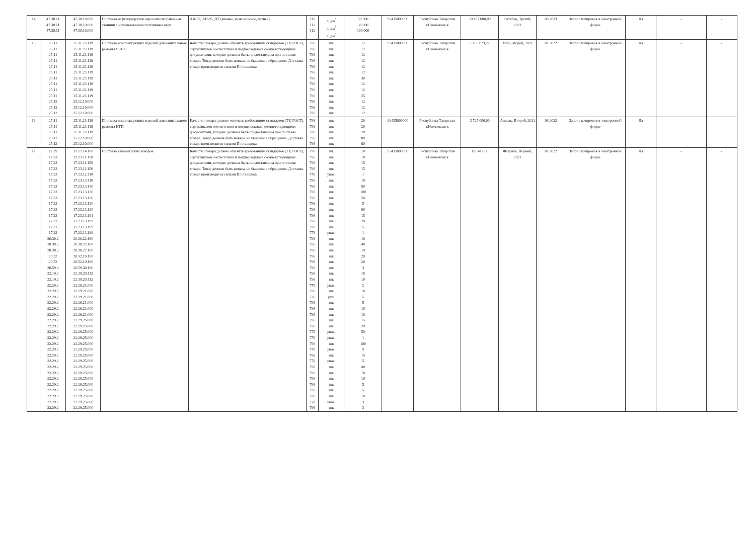| 14 | 47.30.11 47.30.11 47.30.11 | 47.30.10.000 47.30.10.000 47.30.10.000 | Поставка нефтепродуктов через автозаправочные станции с использованием топливных карт. | АИ-92, АИ-95, ДТ (зимнее, межсезонное, летнее). | 112 112 112 | л; дм<sup>3</sup> л; дм<sup>3</sup> л; дм<sup>3</sup> | 50 000 30 000 100 000 | 92435000000 | Республика Татарстан г.Нижнекамск | 10 187 000,00 | Октябрь, Третий, 2021 | 03.2023 | Запрос котировок в электронной форме | Да | - | - |
| 15 | 25.11 25.11 25.11 25.11 25.11 25.11 25.11 25.11 25.11 25.11 25.12 25.12 25.12 | 25.11.23.119 25.11.23.119 25.11.23.119 25.11.23.119 25.11.23.119 25.11.23.119 25.11.23.119 25.11.23.119 25.11.23.119 25.11.23.119 25.12.10.000 25.12.10.000 25.12.10.000 | Поставка комплектующих изделий для капитального ремонта ЯКНО. | Качество товара должно отвечать требованиям стандартов (ТУ, ГОСТ), сертификатов соответствия и подтверждаться соответствующими документами, которые должны быть предоставлены при поставке товара. Товар должен быть новым, не бывшим в обращении. Доставка товара производится силами Поставщика. | 796 796 796 796 796 796 796 796 796 796 796 796 796 | шт. шт. шт. шт. шт. шт. шт. шт. шт. шт. шт. шт. шт. | 12 12 12 12 12 12 30 12 12 25 12 12 12 | 92435000000 | Республика Татарстан г.Нижнекамск | 1 185 023,27 | Май, Второй, 2021 | 07.2022 | Запрос котировок в электронной форме | Да | - | - |
| 16 | 25.11 25.11 25.11 25.12 25.12 | 25.11.23.119 25.11.23.119 25.11.23.119 25.12.10.000 25.12.10.000 | Поставка комплектующих изделий для капитального ремонта КТП. | Качество товара должно отвечать требованиям стандартов (ТУ, ГОСТ), сертификатов соответствия и подтверждаться соответствующими документами, которые должны быть предоставлены при поставке товара. Товар должен быть новым, не бывшим в обращении. Доставка товара производится силами Поставщика. | 796 796 796 796 796 | шт. шт. шт. шт. шт. | 20 20 20 80 60 | 92435000000 | Республика Татарстан г.Нижнекамск | 3 725 000,00 | Апрель, Второй, 2021 | 08.2022 | Запрос котировок в электронной форме | Да | - | - |
| 17 | 17.29 17.23 17.23 17.23 17.23 17.23 17.23 17.23 17.23 17.23 17.23 17.23 17.23 17.23 17.23 20.30.2 20.30.2 20.30.2 20.52 20.52 20.59.3 22.19.2 22.19.2 22.29.2 22.29.2 22.29.2 22.29.2 22.29.2 22.29.2 22.29.2 22.29.2 22.29.2 22.29.2 22.29.2 22.29.2 22.29.2 22.29.2 22.29.2 22.29.2 22.29.2 22.29.2 22.29.2 22.29.2 22.29.2 22.29.2 | 17.12.14.160 17.23.11.150 17.23.11.150 17.23.11.150 17.23.12.110 17.23.13.110 17.23.13.130 17.23.13.130 17.23.13.130 17.23.13.130 17.23.13.130 17.23.13.191 17.23.13.199 17.23.13.199 17.23.13.199 20.30.22.160 20.30.22.160 20.30.22.160 20.52.10.190 20.52.10.190 20.59.30.190 22.19.20.112 22.19.20.112 22.29.21.000 22.29.21.000 22.29.21.000 22.29.21.000 22.29.21.000 22.29.21.000 22.29.25.000 22.29.25.000 22.29.25.000 22.29.25.000 22.29.25.000 22.29.25.000 22.29.25.000 22.29.25.000 22.29.25.000 22.29.25.000 22.29.25.000 22.29.25.000 22.29.25.000 22.29.25.000 22.29.25.000 22.29.25.000 | Поставка канцелярских товаров. | Качество товара должно отвечать требованиям стандартов (ТУ, ГОСТ), сертификатов соответствия и подтверждаться соответствующими документами, которые должны быть предоставлены при поставке товара. Товар должен быть новым, не бывшим в обращении. Доставка товара производится силами Поставщика. | 796 796 796 796 778 796 796 796 796 796 796 796 796 796 778 796 796 796 796 796 796 796 796 778 796 736 796 796 796 796 796 778 778 796 778 796 778 796 796 796 796 796 796 778 796 | шт. шт. шт. шт. упак. шт. шт. шт. шт. шт. шт. шт. шт. шт. упак. шт. шт. шт. шт. шт. шт. шт. шт. упак. шт. рул. шт. шт. шт. шт. шт. упак. упак. шт. упак. шт. упак. шт. шт. шт. шт. шт. шт. упак. шт. | 10 10 15 15 1 10 50 100 50 5 90 15 20 5 1 10 40 10 20 20 3 10 10 2 10 5 5 10 10 15 20 50 1 100 5 15 5 40 10 10 5 5 10 3 3 | 92435000000 | Республика Татарстан г.Нижнекамск | 151 417,06 | Февраль, Первый, 2021 | 02.2022 | Запрос котировок в электронной форме | Да | - | - |